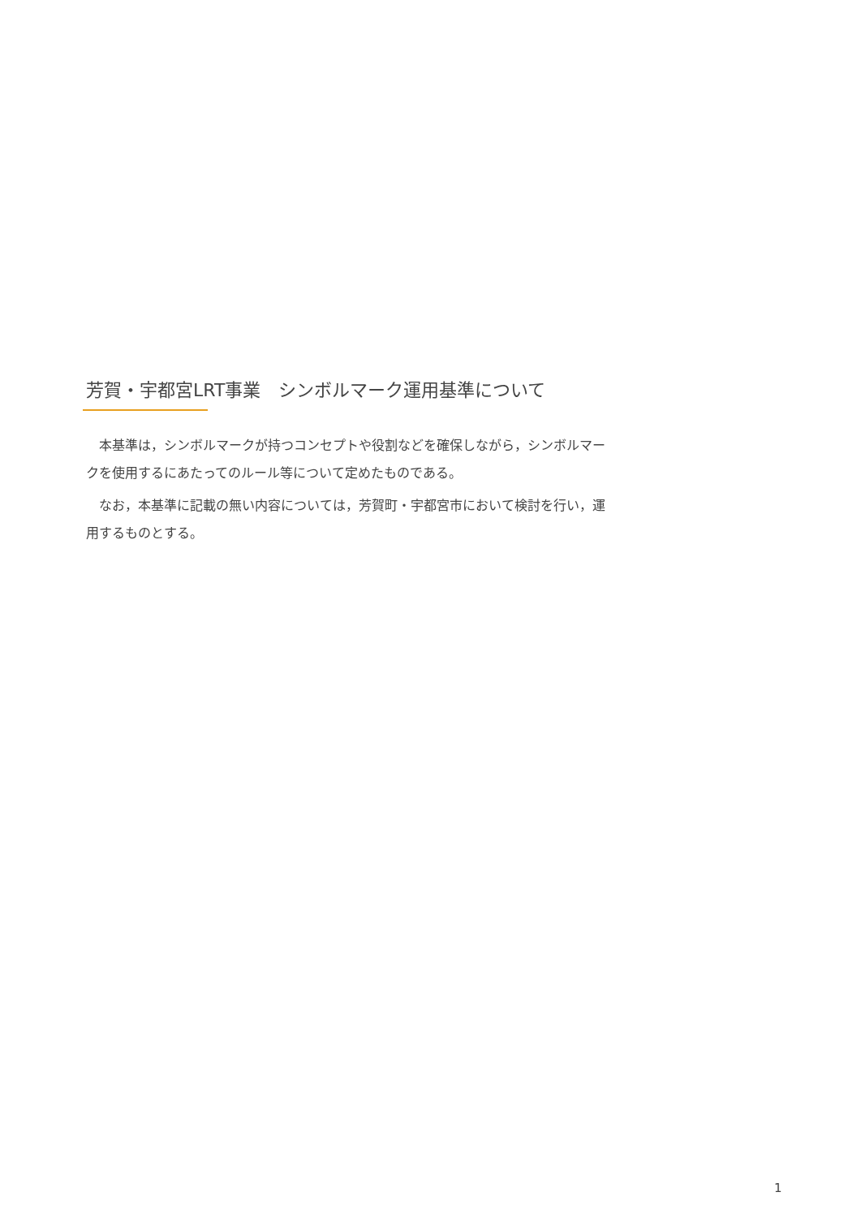芳賀・宇都宮LRT事業　シンボルマーク運用基準について
　本基準は，シンボルマークが持つコンセプトや役割などを確保しながら，シンボルマークを使用するにあたってのルール等について定めたものである。
　なお，本基準に記載の無い内容については，芳賀町・宇都宮市において検討を行い，運用するものとする。
1